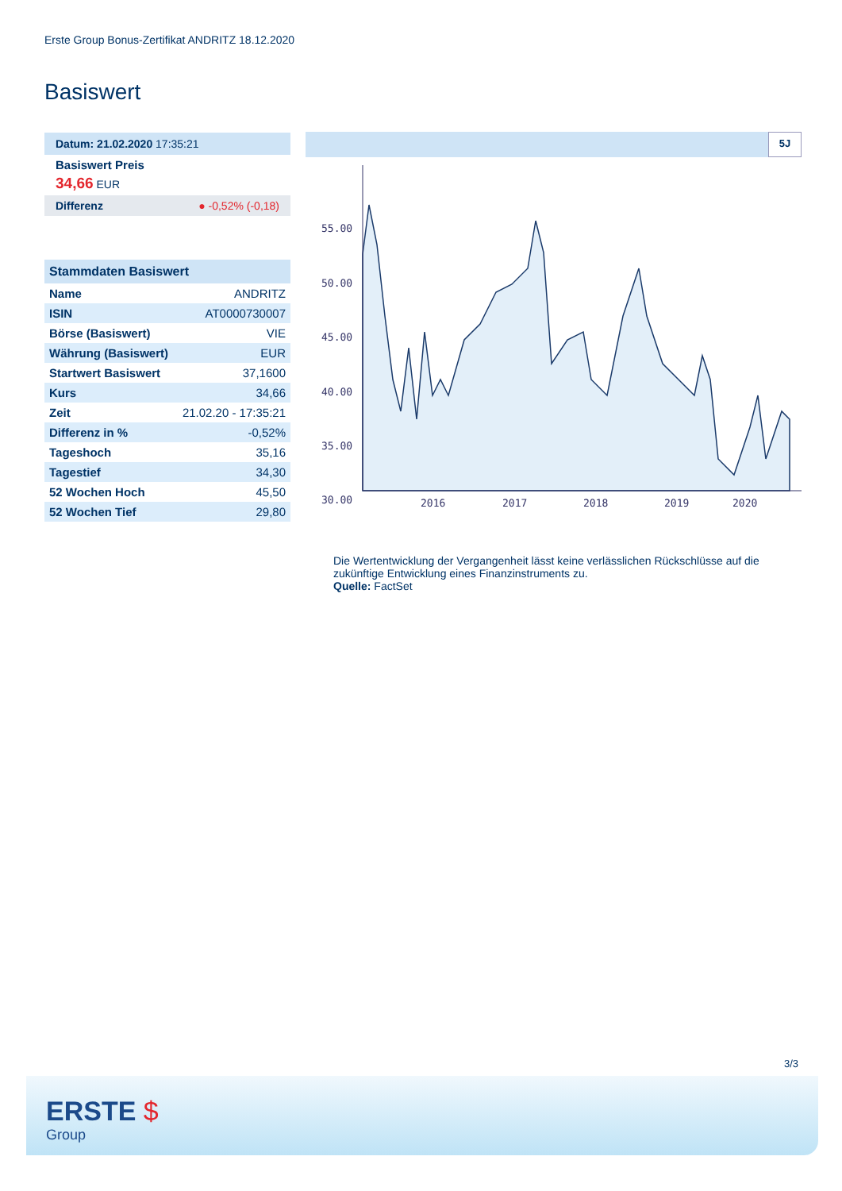Erste Group Bonus-Zertifikat ANDRITZ 18.12.2020
Basiswert
Datum: 21.02.2020 17:35:21
Basiswert Preis
34,66 EUR
Differenz ● -0,52% (-0,18)
| Stammdaten Basiswert | |
| --- | --- |
| Name | ANDRITZ |
| ISIN | AT0000730007 |
| Börse (Basiswert) | VIE |
| Währung (Basiswert) | EUR |
| Startwert Basiswert | 37,1600 |
| Kurs | 34,66 |
| Zeit | 21.02.20 - 17:35:21 |
| Differenz in % | -0,52% |
| Tageshoch | 35,16 |
| Tagestief | 34,30 |
| 52 Wochen Hoch | 45,50 |
| 52 Wochen Tief | 29,80 |
5J
55.00
50.00
45.00
40.00
35.00
30.00
2016
2017
2018
2019
2020
Die Wertentwicklung der Vergangenheit lässt keine verlässlichen Rückschlüsse auf die zukünftige Entwicklung eines Finanzinstruments zu.
Quelle: FactSet
3/3
ERSTE $
Group